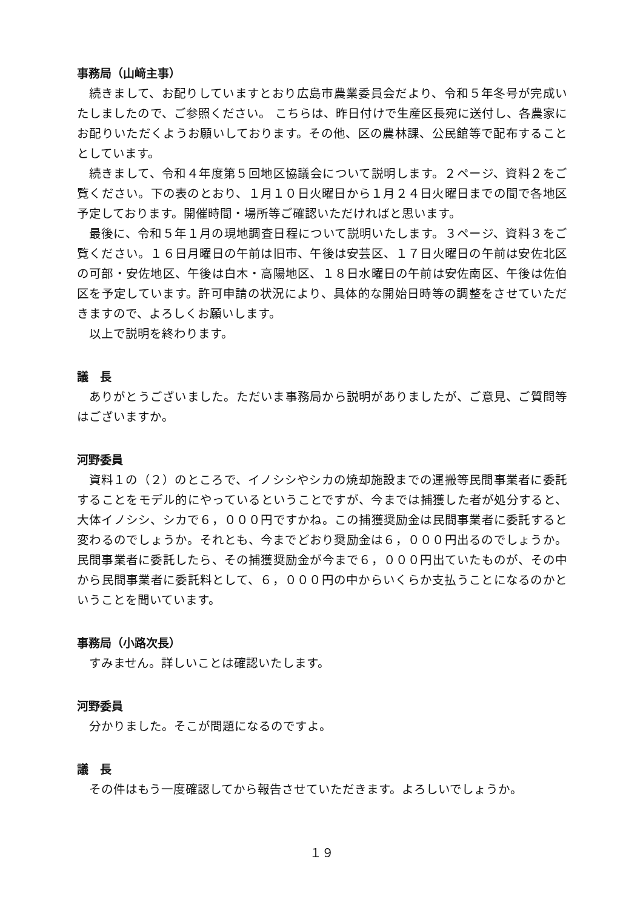事務局（山﨑主事）
続きまして、お配りしていますとおり広島市農業委員会だより、令和５年冬号が完成いたしましたので、ご参照ください。 こちらは、昨日付けで生産区長宛に送付し、各農家にお配りいただくようお願いしております。その他、区の農林課、公民館等で配布することとしています。
続きまして、令和４年度第５回地区協議会について説明します。２ページ、資料２をご覧ください。下の表のとおり、１月１０日火曜日から１月２４日火曜日までの間で各地区予定しております。開催時間・場所等ご確認いただければと思います。
最後に、令和５年１月の現地調査日程について説明いたします。３ページ、資料３をご覧ください。１６日月曜日の午前は旧市、午後は安芸区、１７日火曜日の午前は安佐北区の可部・安佐地区、午後は白木・高陽地区、１８日水曜日の午前は安佐南区、午後は佐伯区を予定しています。許可申請の状況により、具体的な開始日時等の調整をさせていただきますので、よろしくお願いします。
以上で説明を終わります。
議　長
ありがとうございました。ただいま事務局から説明がありましたが、ご意見、ご質問等はございますか。
河野委員
資料１の（２）のところで、イノシシやシカの焼却施設までの運搬等民間事業者に委託することをモデル的にやっているということですが、今までは捕獲した者が処分すると、大体イノシシ、シカで６，０００円ですかね。この捕獲奨励金は民間事業者に委託すると変わるのでしょうか。それとも、今までどおり奨励金は６，０００円出るのでしょうか。民間事業者に委託したら、その捕獲奨励金が今まで６，０００円出ていたものが、その中から民間事業者に委託料として、６，０００円の中からいくらか支払うことになるのかということを聞いています。
事務局（小路次長）
すみません。詳しいことは確認いたします。
河野委員
分かりました。そこが問題になるのですよ。
議　長
その件はもう一度確認してから報告させていただきます。よろしいでしょうか。
１９